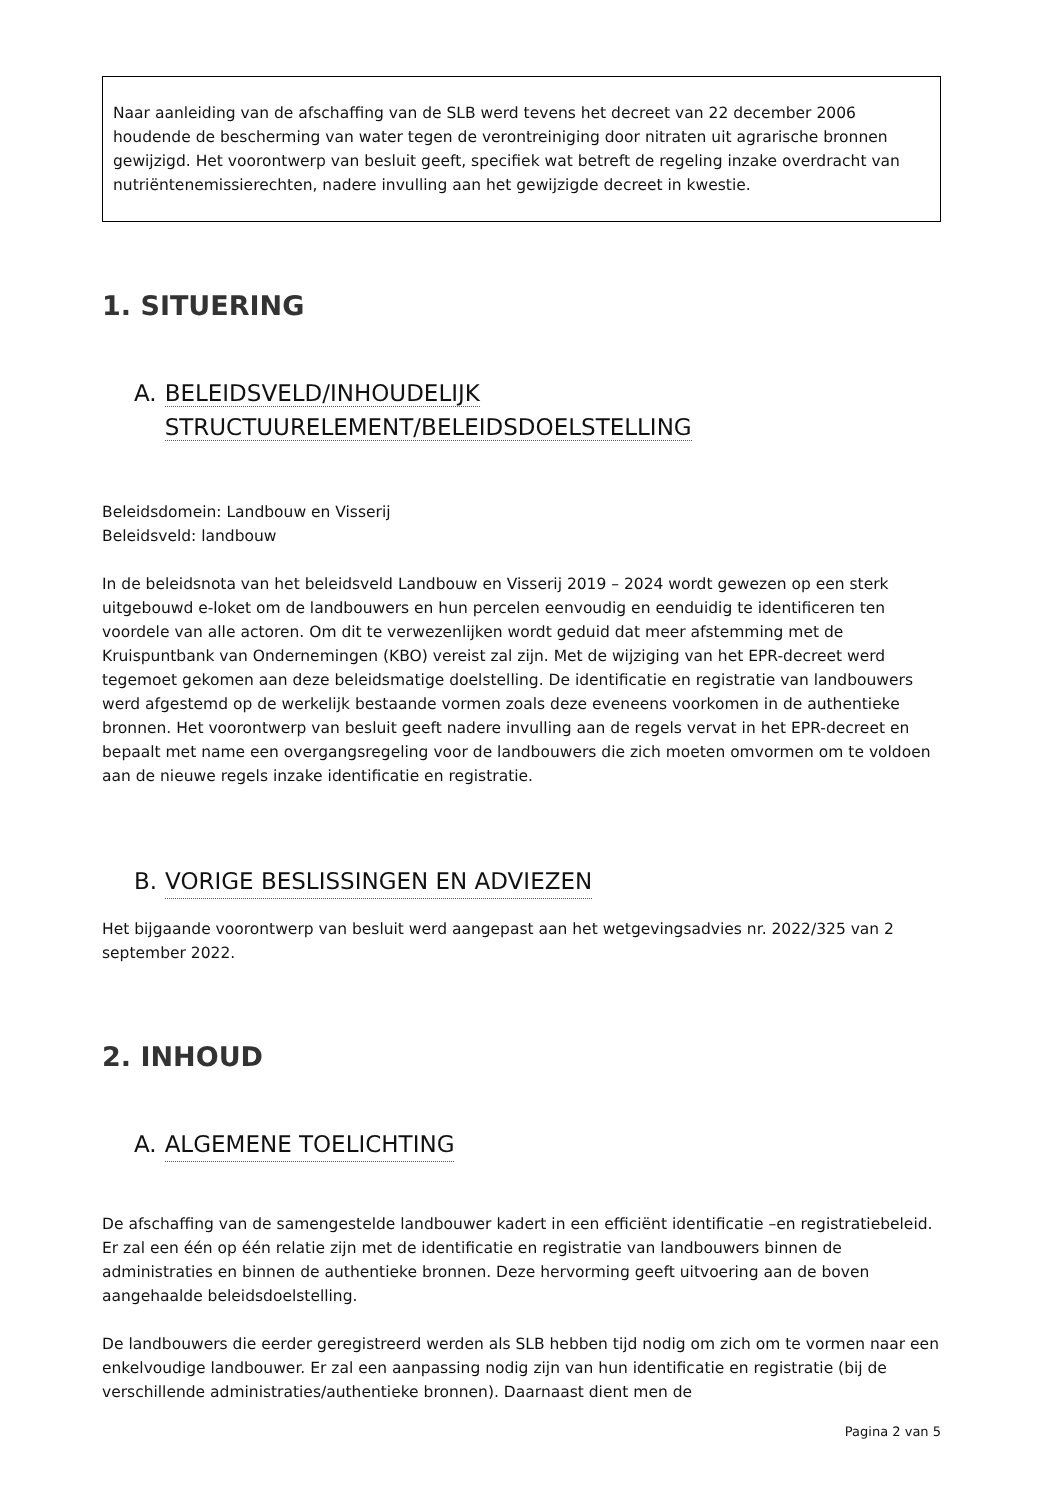Naar aanleiding van de afschaffing van de SLB werd tevens het decreet van 22 december 2006 houdende de bescherming van water tegen de verontreiniging door nitraten uit agrarische bronnen gewijzigd. Het voorontwerp van besluit geeft, specifiek wat betreft de regeling inzake overdracht van nutriëntenemissierechten, nadere invulling aan het gewijzigde decreet in kwestie.
1. SITUERING
A. BELEIDSVELD/INHOUDELIJK STRUCTUURELEMENT/BELEIDSDOELSTELLING
Beleidsdomein: Landbouw en Visserij
Beleidsveld: landbouw
In de beleidsnota van het beleidsveld Landbouw en Visserij 2019 – 2024 wordt gewezen op een sterk uitgebouwd e-loket om de landbouwers en hun percelen eenvoudig en eenduidig te identificeren ten voordele van alle actoren. Om dit te verwezenlijken wordt geduid dat meer afstemming met de Kruispuntbank van Ondernemingen (KBO) vereist zal zijn. Met de wijziging van het EPR-decreet werd tegemoet gekomen aan deze beleidsmatige doelstelling. De identificatie en registratie van landbouwers werd afgestemd op de werkelijk bestaande vormen zoals deze eveneens voorkomen in de authentieke bronnen. Het voorontwerp van besluit geeft nadere invulling aan de regels vervat in het EPR-decreet en bepaalt met name een overgangsregeling voor de landbouwers die zich moeten omvormen om te voldoen aan de nieuwe regels inzake identificatie en registratie.
B. VORIGE BESLISSINGEN EN ADVIEZEN
Het bijgaande voorontwerp van besluit werd aangepast aan het wetgevingsadvies nr. 2022/325 van 2 september 2022.
2. INHOUD
A. ALGEMENE TOELICHTING
De afschaffing van de samengestelde landbouwer kadert in een efficiënt identificatie –en registratiebeleid. Er zal een één op één relatie zijn met de identificatie en registratie van landbouwers binnen de administraties en binnen de authentieke bronnen. Deze hervorming geeft uitvoering aan de boven aangehaalde beleidsdoelstelling.
De landbouwers die eerder geregistreerd werden als SLB hebben tijd nodig om zich om te vormen naar een enkelvoudige landbouwer. Er zal een aanpassing nodig zijn van hun identificatie en registratie (bij de verschillende administraties/authentieke bronnen). Daarnaast dient men de
Pagina 2 van 5